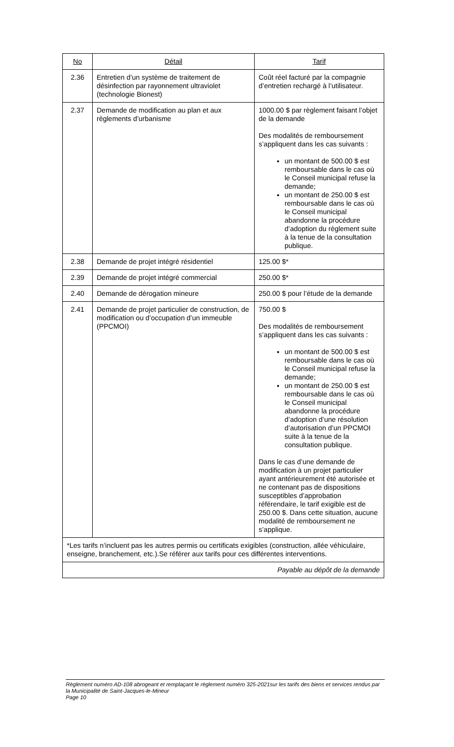| No | Détail | Tarif |
| --- | --- | --- |
| 2.36 | Entretien d’un système de traitement de désinfection par rayonnement ultraviolet (technologie Bionest) | Coût réel facturé par la compagnie d’entretien rechargé à l’utilisateur. |
| 2.37 | Demande de modification au plan et aux règlements d’urbanisme | 1000.00 $ par règlement faisant l’objet de la demande Des modalités de remboursement s’appliquent dans les cas suivants : un montant de 500.00 $ est remboursable dans le cas où le Conseil municipal refuse la demande; un montant de 250.00 $ est remboursable dans le cas où le Conseil municipal abandonne la procédure d’adoption du règlement suite à la tenue de la consultation publique. |
| 2.38 | Demande de projet intégré résidentiel | 125.00 $* |
| 2.39 | Demande de projet intégré commercial | 250.00 $* |
| 2.40 | Demande de dérogation mineure | 250.00 $ pour l’étude de la demande |
| 2.41 | Demande de projet particulier de construction, de modification ou d’occupation d’un immeuble (PPCMOI) | 750.00 $ Des modalités de remboursement s’appliquent dans les cas suivants : un montant de 500.00 $ est remboursable dans le cas où le Conseil municipal refuse la demande; un montant de 250.00 $ est remboursable dans le cas où le Conseil municipal abandonne la procédure d’adoption d’une résolution d’autorisation d’un PPCMOI suite à la tenue de la consultation publique. Dans le cas d’une demande de modification à un projet particulier ayant antérieurement été autorisée et ne contenant pas de dispositions susceptibles d’approbation référendaire, le tarif exigible est de 250.00 $. Dans cette situation, aucune modalité de remboursement ne s’applique. |
| *Les tarifs n’incluent pas les autres permis ou certificats exigibles (construction, allée véhiculaire, enseigne, branchement, etc.).Se référer aux tarifs pour ces différentes interventions. | | |
| Payable au dépôt de la demande | | |
Règlement numéro AD-108 abrogeant et remplaçant le règlement numéro 325-2021sur les tarifs des biens et services rendus par la Municipalité de Saint-Jacques-le-Mineur
Page 10